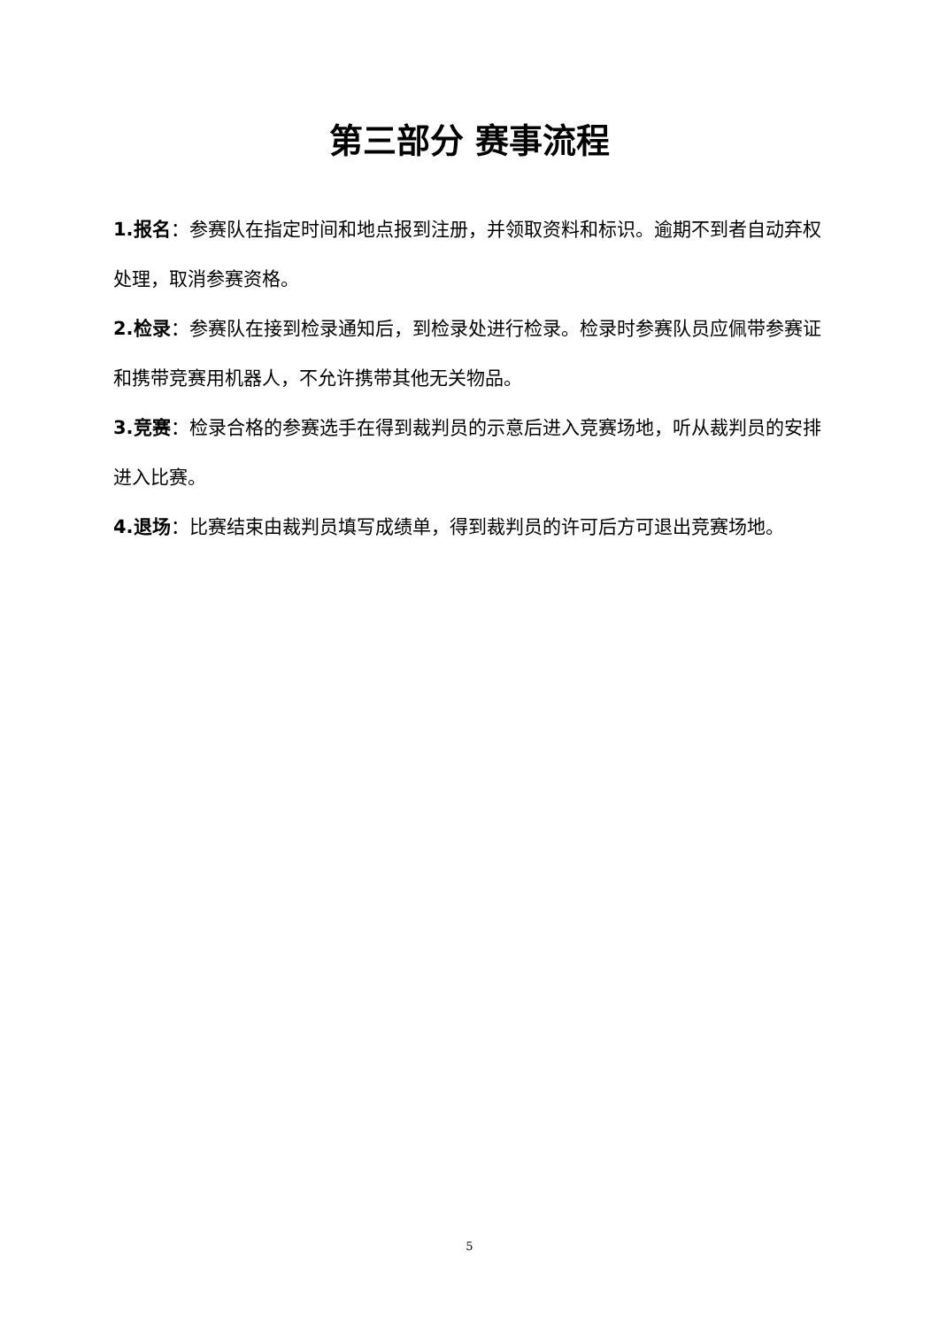第三部分 赛事流程
1.报名：参赛队在指定时间和地点报到注册，并领取资料和标识。逾期不到者自动弃权处理，取消参赛资格。
2.检录：参赛队在接到检录通知后，到检录处进行检录。检录时参赛队员应佩带参赛证和携带竞赛用机器人，不允许携带其他无关物品。
3.竞赛：检录合格的参赛选手在得到裁判员的示意后进入竞赛场地，听从裁判员的安排进入比赛。
4.退场：比赛结束由裁判员填写成绩单，得到裁判员的许可后方可退出竞赛场地。
5